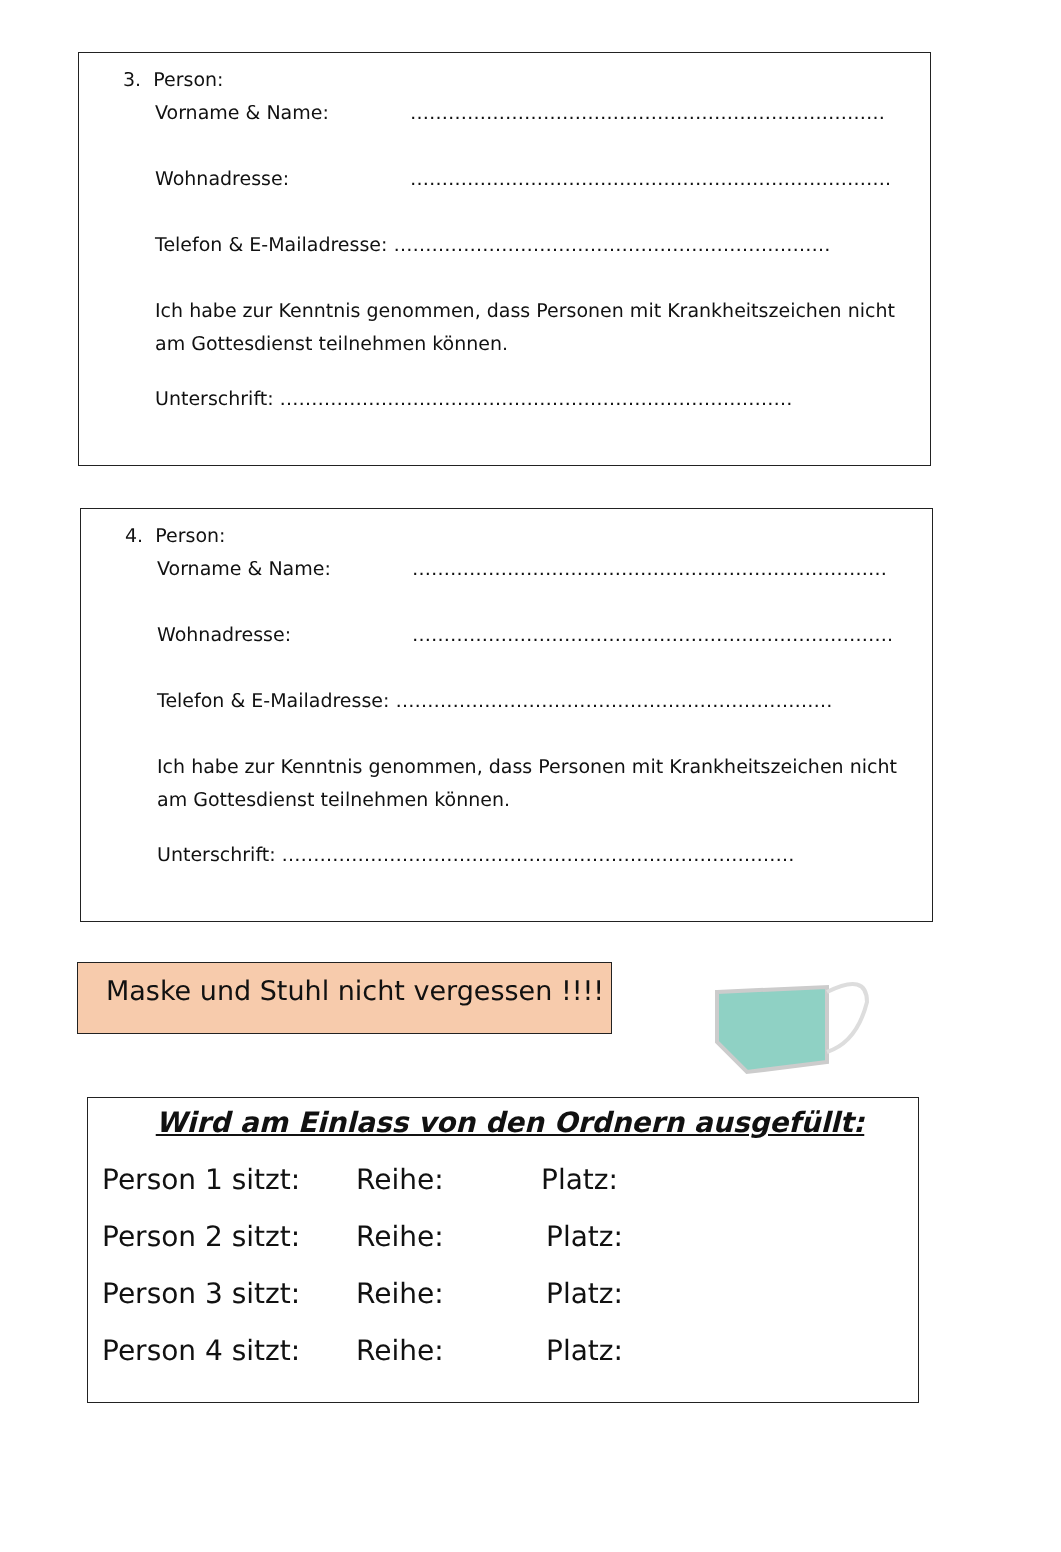3. Person:
Vorname & Name: …………………………………………………………………
Wohnadresse: ………………………………………………………………….
Telefon & E-Mailadresse: ……………………………………………………………
Ich habe zur Kenntnis genommen, dass Personen mit Krankheitszeichen nicht am Gottesdienst teilnehmen können.
Unterschrift: ………………………………………………………………………
4. Person:
Vorname & Name: …………………………………………………………………
Wohnadresse: ………………………………………………………………….
Telefon & E-Mailadresse: ……………………………………………………………
Ich habe zur Kenntnis genommen, dass Personen mit Krankheitszeichen nicht am Gottesdienst teilnehmen können.
Unterschrift: ………………………………………………………………………
Maske und Stuhl nicht vergessen !!!!
Wird am Einlass von den Ordnern ausgefüllt:
Person 1 sitzt: Reihe: Platz:
Person 2 sitzt: Reihe: Platz:
Person 3 sitzt: Reihe: Platz:
Person 4 sitzt: Reihe: Platz: